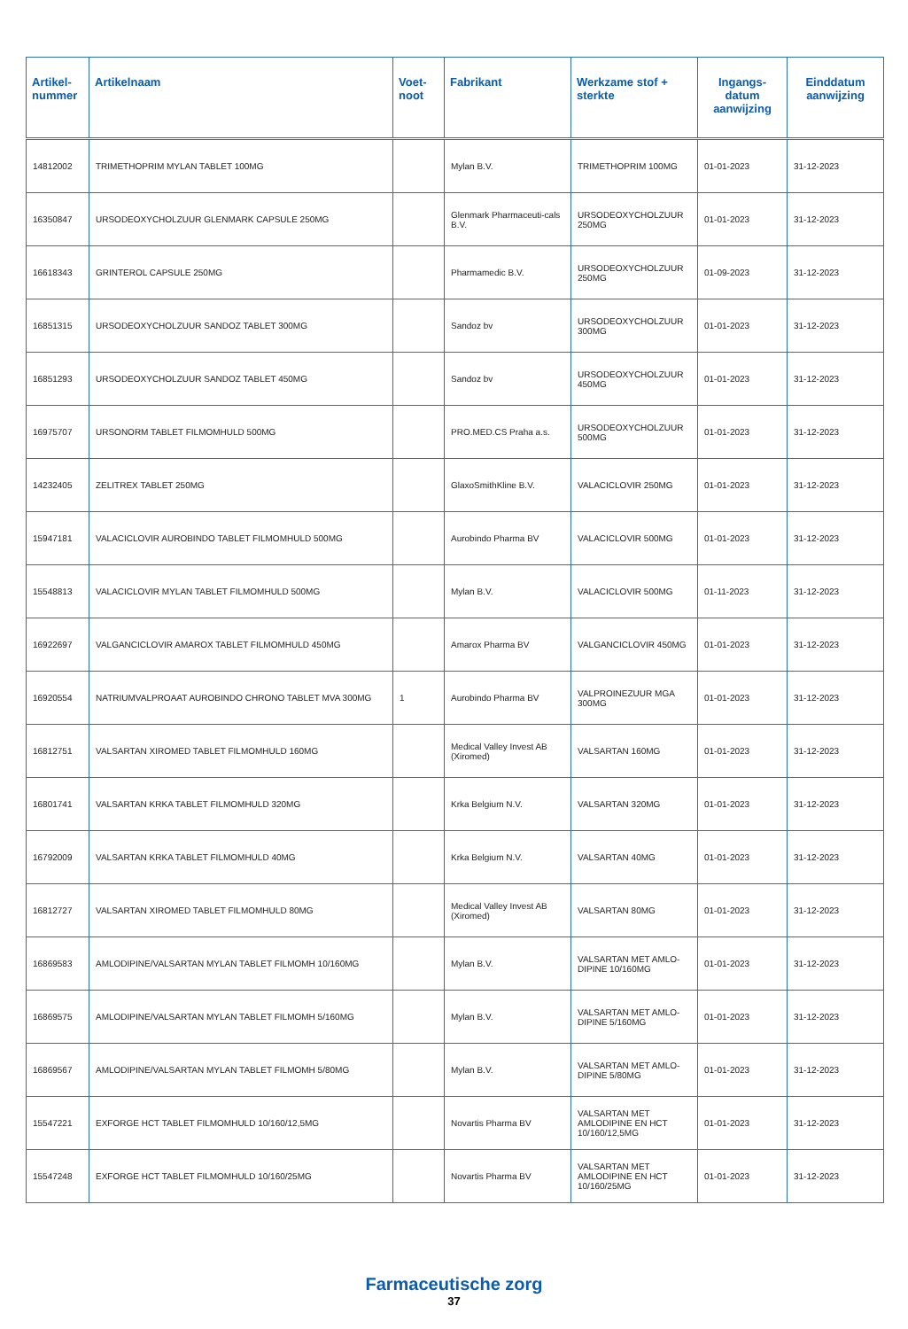| Artikel- nummer | Artikelnaam | Voet- noot | Fabrikant | Werkzame stof + sterkte | Ingangs- datum aanwijzing | Einddatum aanwijzing |
| --- | --- | --- | --- | --- | --- | --- |
| 14812002 | TRIMETHOPRIM MYLAN TABLET 100MG | | Mylan B.V. | TRIMETHOPRIM 100MG | 01-01-2023 | 31-12-2023 |
| 16350847 | URSODEOXYCHOLZUUR GLENMARK CAPSULE 250MG | | Glenmark Pharmaceuti-cals B.V. | URSODEOXYCHOLZUUR 250MG | 01-01-2023 | 31-12-2023 |
| 16618343 | GRINTEROL CAPSULE 250MG | | Pharmamedic B.V. | URSODEOXYCHOLZUUR 250MG | 01-09-2023 | 31-12-2023 |
| 16851315 | URSODEOXYCHOLZUUR SANDOZ TABLET 300MG | | Sandoz bv | URSODEOXYCHOLZUUR 300MG | 01-01-2023 | 31-12-2023 |
| 16851293 | URSODEOXYCHOLZUUR SANDOZ TABLET 450MG | | Sandoz bv | URSODEOXYCHOLZUUR 450MG | 01-01-2023 | 31-12-2023 |
| 16975707 | URSONORM TABLET FILMOMHULD 500MG | | PRO.MED.CS Praha a.s. | URSODEOXYCHOLZUUR 500MG | 01-01-2023 | 31-12-2023 |
| 14232405 | ZELITREX TABLET 250MG | | GlaxoSmithKline B.V. | VALACICLOVIR 250MG | 01-01-2023 | 31-12-2023 |
| 15947181 | VALACICLOVIR AUROBINDO TABLET FILMOMHULD 500MG | | Aurobindo Pharma BV | VALACICLOVIR 500MG | 01-01-2023 | 31-12-2023 |
| 15548813 | VALACICLOVIR MYLAN TABLET FILMOMHULD 500MG | | Mylan B.V. | VALACICLOVIR 500MG | 01-11-2023 | 31-12-2023 |
| 16922697 | VALGANCICLOVIR AMAROX TABLET FILMOMHULD 450MG | | Amarox Pharma BV | VALGANCICLOVIR 450MG | 01-01-2023 | 31-12-2023 |
| 16920554 | NATRIUMVALPROAAT AUROBINDO CHRONO TABLET MVA 300MG | 1 | Aurobindo Pharma BV | VALPROINEZUUR MGA 300MG | 01-01-2023 | 31-12-2023 |
| 16812751 | VALSARTAN XIROMED TABLET FILMOMHULD 160MG | | Medical Valley Invest AB (Xiromed) | VALSARTAN 160MG | 01-01-2023 | 31-12-2023 |
| 16801741 | VALSARTAN KRKA TABLET FILMOMHULD 320MG | | Krka Belgium N.V. | VALSARTAN 320MG | 01-01-2023 | 31-12-2023 |
| 16792009 | VALSARTAN KRKA TABLET FILMOMHULD 40MG | | Krka Belgium N.V. | VALSARTAN 40MG | 01-01-2023 | 31-12-2023 |
| 16812727 | VALSARTAN XIROMED TABLET FILMOMHULD 80MG | | Medical Valley Invest AB (Xiromed) | VALSARTAN 80MG | 01-01-2023 | 31-12-2023 |
| 16869583 | AMLODIPINE/VALSARTAN MYLAN TABLET FILMOMH 10/160MG | | Mylan B.V. | VALSARTAN MET AMLO-DIPINE 10/160MG | 01-01-2023 | 31-12-2023 |
| 16869575 | AMLODIPINE/VALSARTAN MYLAN TABLET FILMOMH 5/160MG | | Mylan B.V. | VALSARTAN MET AMLO-DIPINE 5/160MG | 01-01-2023 | 31-12-2023 |
| 16869567 | AMLODIPINE/VALSARTAN MYLAN TABLET FILMOMH 5/80MG | | Mylan B.V. | VALSARTAN MET AMLO-DIPINE 5/80MG | 01-01-2023 | 31-12-2023 |
| 15547221 | EXFORGE HCT TABLET FILMOMHULD 10/160/12,5MG | | Novartis Pharma BV | VALSARTAN MET AMLODIPINE EN HCT 10/160/12,5MG | 01-01-2023 | 31-12-2023 |
| 15547248 | EXFORGE HCT TABLET FILMOMHULD 10/160/25MG | | Novartis Pharma BV | VALSARTAN MET AMLODIPINE EN HCT 10/160/25MG | 01-01-2023 | 31-12-2023 |
Farmaceutische zorg
37